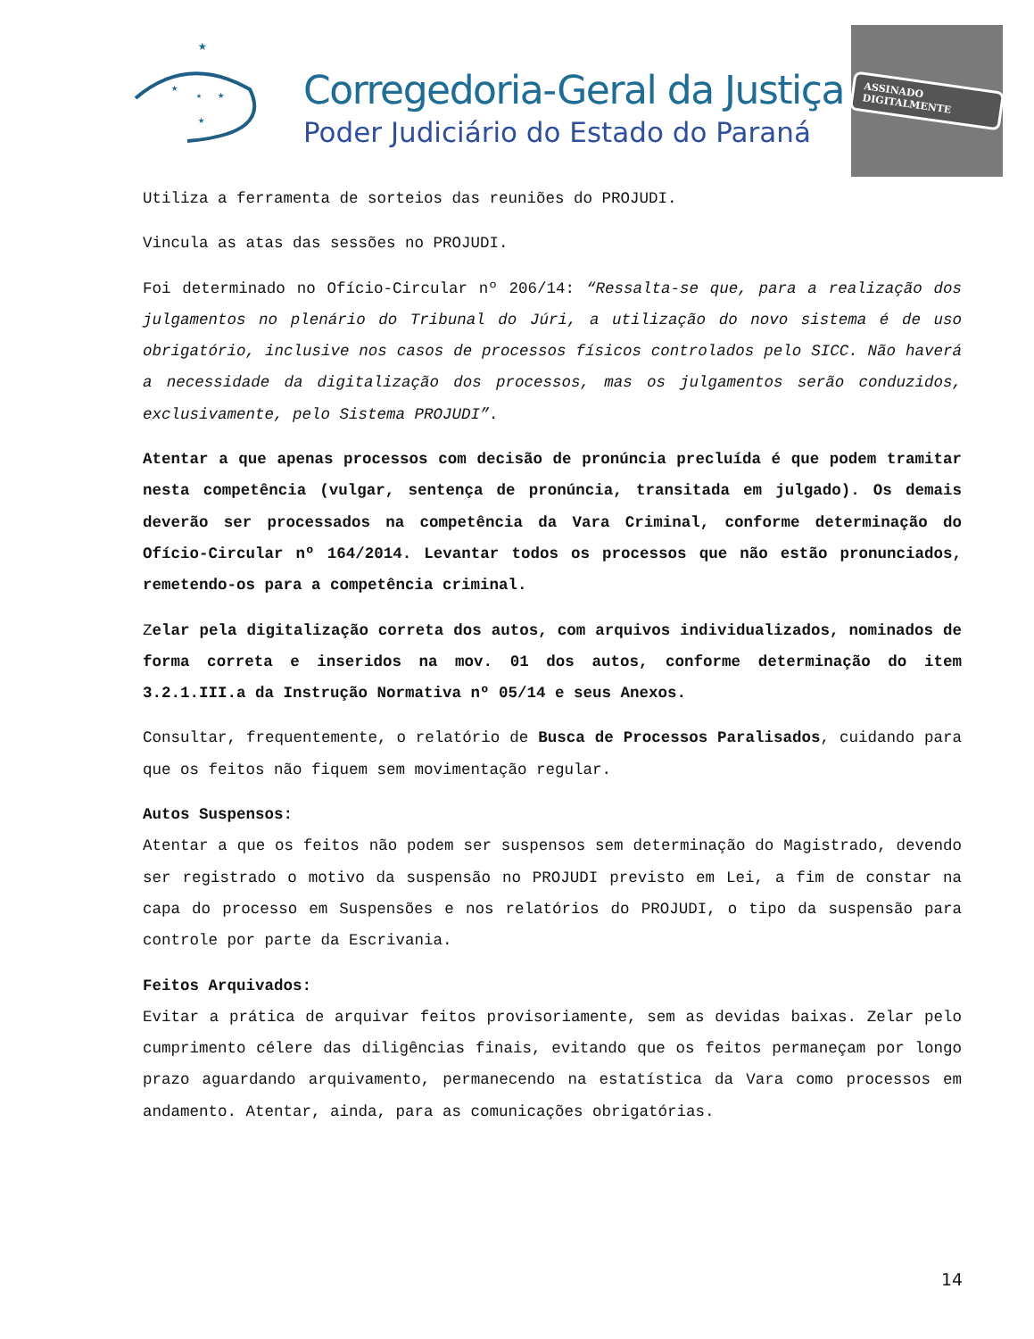★
★
★
★
★
Corregedoria-Geral da Justiça
Poder Judiciário do Estado do Paraná
ASSINADO DIGITALMENTE
Utiliza a ferramenta de sorteios das reuniões do PROJUDI.
Vincula as atas das sessões no PROJUDI.
Foi determinado no Ofício-Circular nº 206/14: “Ressalta-se que, para a realização dos julgamentos no plenário do Tribunal do Júri, a utilização do novo sistema é de uso obrigatório, inclusive nos casos de processos físicos controlados pelo SICC. Não haverá a necessidade da digitalização dos processos, mas os julgamentos serão conduzidos, exclusivamente, pelo Sistema PROJUDI”.
Atentar a que apenas processos com decisão de pronúncia precluída é que podem tramitar nesta competência (vulgar, sentença de pronúncia, transitada em julgado). Os demais deverão ser processados na competência da Vara Criminal, conforme determinação do Ofício-Circular nº 164/2014. Levantar todos os processos que não estão pronunciados, remetendo-os para a competência criminal.
Zelar pela digitalização correta dos autos, com arquivos individualizados, nominados de forma correta e inseridos na mov. 01 dos autos, conforme determinação do item 3.2.1.III.a da Instrução Normativa nº 05/14 e seus Anexos.
Consultar, frequentemente, o relatório de Busca de Processos Paralisados, cuidando para que os feitos não fiquem sem movimentação regular.
Autos Suspensos:
Atentar a que os feitos não podem ser suspensos sem determinação do Magistrado, devendo ser registrado o motivo da suspensão no PROJUDI previsto em Lei, a fim de constar na capa do processo em Suspensões e nos relatórios do PROJUDI, o tipo da suspensão para controle por parte da Escrivania.
Feitos Arquivados:
Evitar a prática de arquivar feitos provisoriamente, sem as devidas baixas. Zelar pelo cumprimento célere das diligências finais, evitando que os feitos permaneçam por longo prazo aguardando arquivamento, permanecendo na estatística da Vara como processos em andamento. Atentar, ainda, para as comunicações obrigatórias.
14